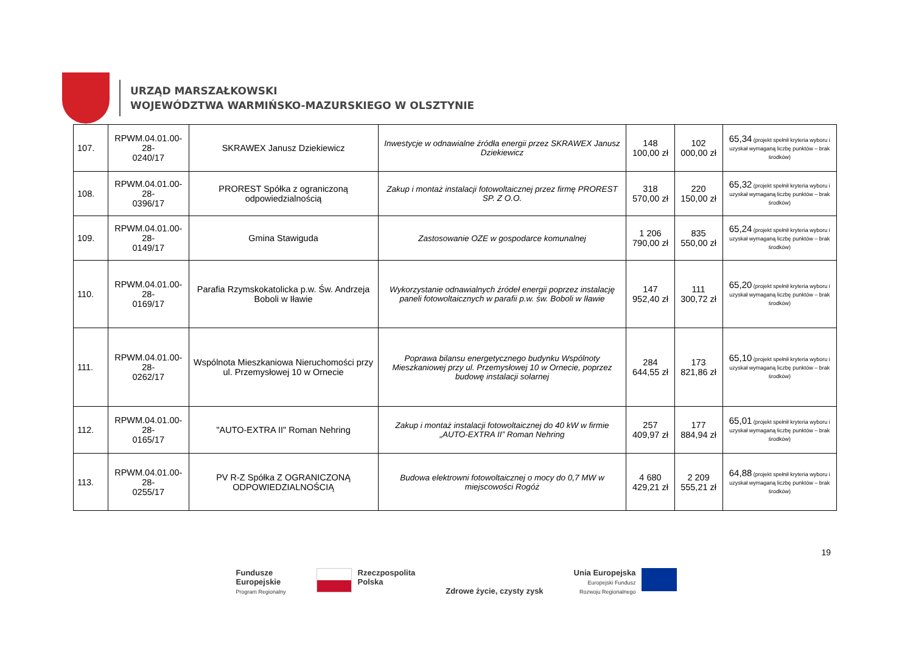URZĄD MARSZAŁKOWSKI
WOJEWÓDZTWA WARMIŃSKO-MAZURSKIEGO W OLSZTYNIE
| 107. | RPWM.04.01.00-28- 0240/17 | SKRAWEX Janusz Dziekiewicz | Inwestycje w odnawialne źródła energii przez SKRAWEX Janusz Dziekiewicz | 148 100,00 zł | 102 000,00 zł | 65,34 (projekt spełnił kryteria wyboru i uzyskał wymaganą liczbę punktów – brak środków) |
| 108. | RPWM.04.01.00-28- 0396/17 | PROREST Spółka z ograniczoną odpowiedzialnością | Zakup i montaż instalacji fotowoltaicznej przez firmę PROREST SP. Z O.O. | 318 570,00 zł | 220 150,00 zł | 65,32 (projekt spełnił kryteria wyboru i uzyskał wymaganą liczbę punktów – brak środków) |
| 109. | RPWM.04.01.00-28- 0149/17 | Gmina Stawiguda | Zastosowanie OZE w gospodarce komunalnej | 1 206 790,00 zł | 835 550,00 zł | 65,24 (projekt spełnił kryteria wyboru i uzyskał wymaganą liczbę punktów – brak środków) |
| 110. | RPWM.04.01.00-28- 0169/17 | Parafia Rzymskokatolicka p.w. Św. Andrzeja Boboli w Iławie | Wykorzystanie odnawialnych źródeł energii poprzez instalację paneli fotowoltaicznych w parafii p.w. św. Boboli w Iławie | 147 952,40 zł | 111 300,72 zł | 65,20 (projekt spełnił kryteria wyboru i uzyskał wymaganą liczbę punktów – brak środków) |
| 111. | RPWM.04.01.00-28- 0262/17 | Wspólnota Mieszkaniowa Nieruchomości przy ul. Przemysłowej 10 w Ornecie | Poprawa bilansu energetycznego budynku Wspólnoty Mieszkaniowej przy ul. Przemysłowej 10 w Ornecie, poprzez budowę instalacji solarnej | 284 644,55 zł | 173 821,86 zł | 65,10 (projekt spełnił kryteria wyboru i uzyskał wymaganą liczbę punktów – brak środków) |
| 112. | RPWM.04.01.00-28- 0165/17 | "AUTO-EXTRA II" Roman Nehring | Zakup i montaż instalacji fotowoltaicznej do 40 kW w firmie „AUTO-EXTRA II” Roman Nehring | 257 409,97 zł | 177 884,94 zł | 65,01 (projekt spełnił kryteria wyboru i uzyskał wymaganą liczbę punktów – brak środków) |
| 113. | RPWM.04.01.00-28- 0255/17 | PV R-Z Spółka Z OGRANICZONĄ ODPOWIEDZIALNOŚCIĄ | Budowa elektrowni fotowoltaicznej o mocy do 0,7 MW w miejscowości Rogóż | 4 680 429,21 zł | 2 209 555,21 zł | 64,88 (projekt spełnił kryteria wyboru i uzyskał wymaganą liczbę punktów – brak środków) |
19
Fundusze
Europejskie
Program Regionalny
Rzeczpospolita
Polska
Zdrowe życie, czysty zysk Unia Europejska
Europejski Fundusz
Rozwoju Regionalnego